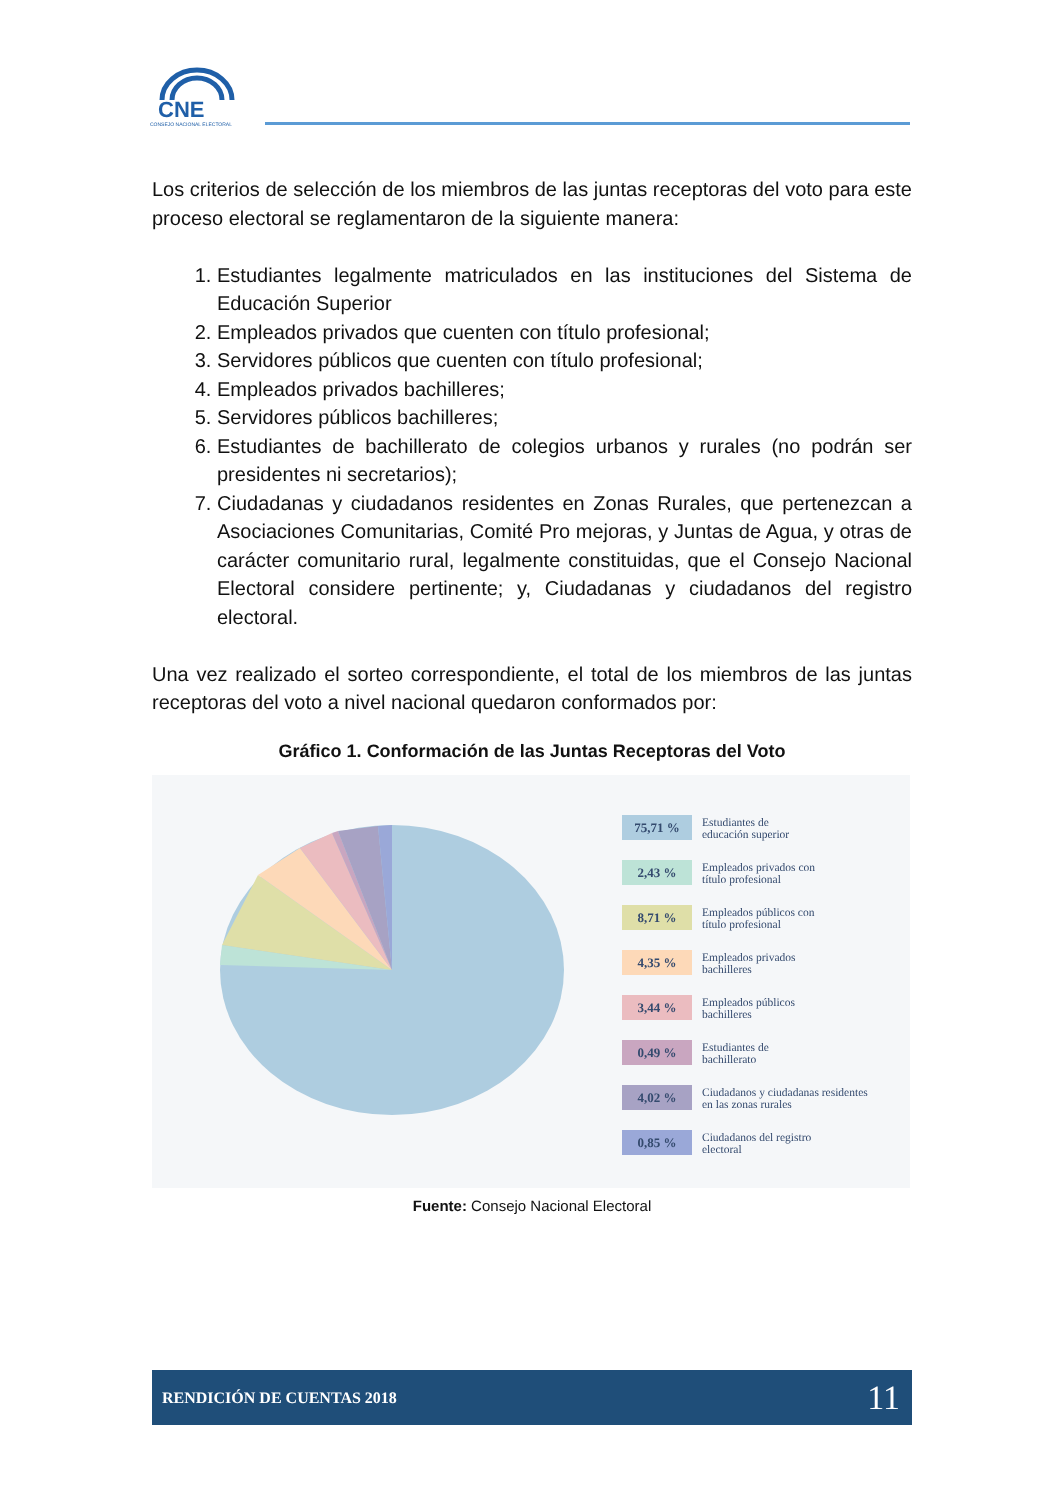CNE
CONSEJO NACIONAL ELECTORAL
Los criterios de selección de los miembros de las juntas receptoras del voto para este proceso electoral se reglamentaron de la siguiente manera:
1. Estudiantes legalmente matriculados en las instituciones del Sistema de Educación Superior
2. Empleados privados que cuenten con título profesional;
3. Servidores públicos que cuenten con título profesional;
4. Empleados privados bachilleres;
5. Servidores públicos bachilleres;
6. Estudiantes de bachillerato de colegios urbanos y rurales (no podrán ser presidentes ni secretarios);
7. Ciudadanas y ciudadanos residentes en Zonas Rurales, que pertenezcan a Asociaciones Comunitarias, Comité Pro mejoras, y Juntas de Agua, y otras de carácter comunitario rural, legalmente constituidas, que el Consejo Nacional Electoral considere pertinente; y, Ciudadanas y ciudadanos del registro electoral.
Una vez realizado el sorteo correspondiente, el total de los miembros de las juntas receptoras del voto a nivel nacional quedaron conformados por:
Gráfico 1. Conformación de las Juntas Receptoras del Voto
75,71 %
Estudiantes de
educación superior
2,43 %
Empleados privados con
título profesional
8,71 %
Empleados públicos con
título profesional
4,35 %
Empleados privados
bachilleres
3,44 %
Empleados públicos
bachilleres
0,49 %
Estudiantes de
bachillerato
4,02 %
Ciudadanos y ciudadanas residentes
en las zonas rurales
0,85 %
Ciudadanos del registro
electoral
Fuente: Consejo Nacional Electoral
RENDICIÓN DE CUENTAS 2018 11